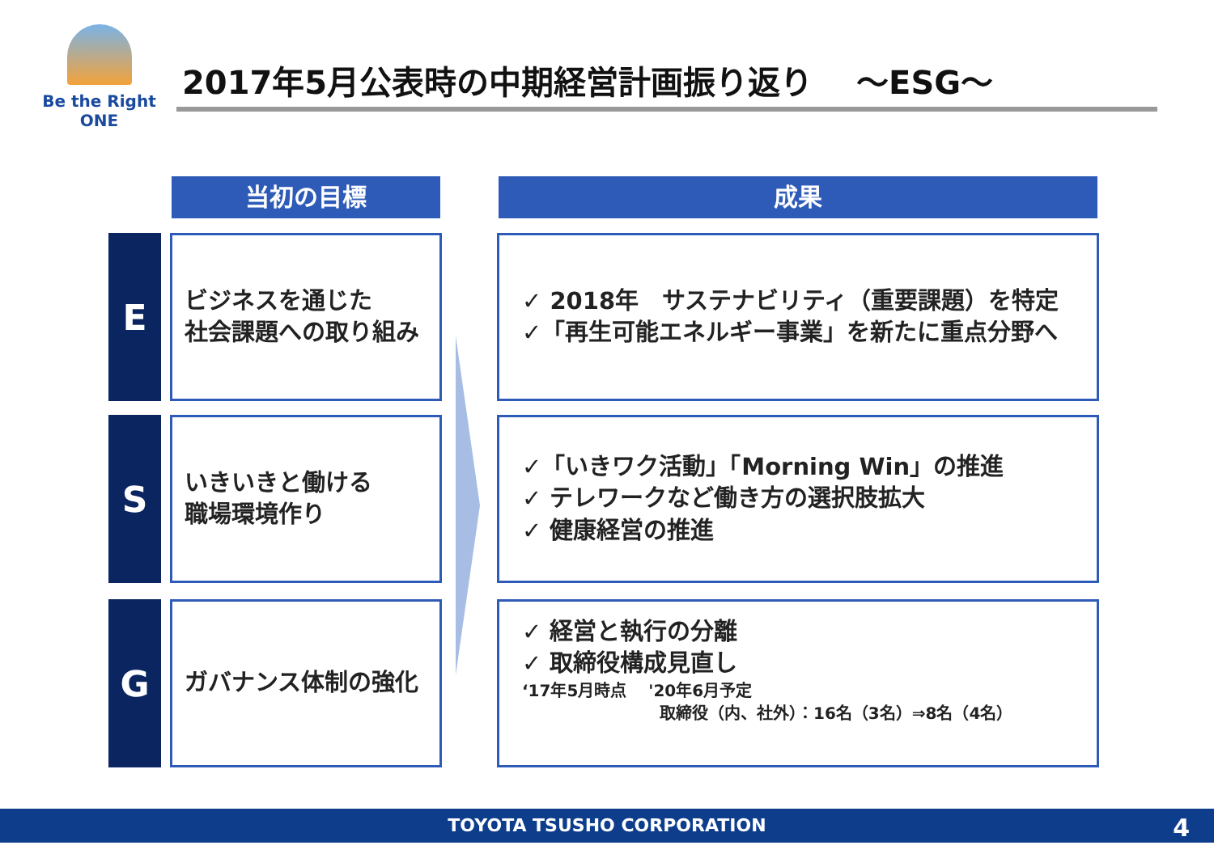Be the Right ONE
2017年5月公表時の中期経営計画振り返り　 ～ESG～
当初の目標 成果
E
ビジネスを通じた
社会課題への取り組み
✓ 2018年　サステナビリティ（重要課題）を特定
✓「再生可能エネルギー事業」を新たに重点分野へ
S
いきいきと働ける
職場環境作り
✓「いきワク活動」「Morning Win」の推進
✓ テレワークなど働き方の選択肢拡大
✓ 健康経営の推進
G ガバナンス体制の強化
✓ 経営と執行の分離
✓ 取締役構成見直し
‘17年5月時点　 '20年6月予定
取締役（内、社外）：16名（3名）⇒8名（4名）
TOYOTA TSUSHO CORPORATION
4